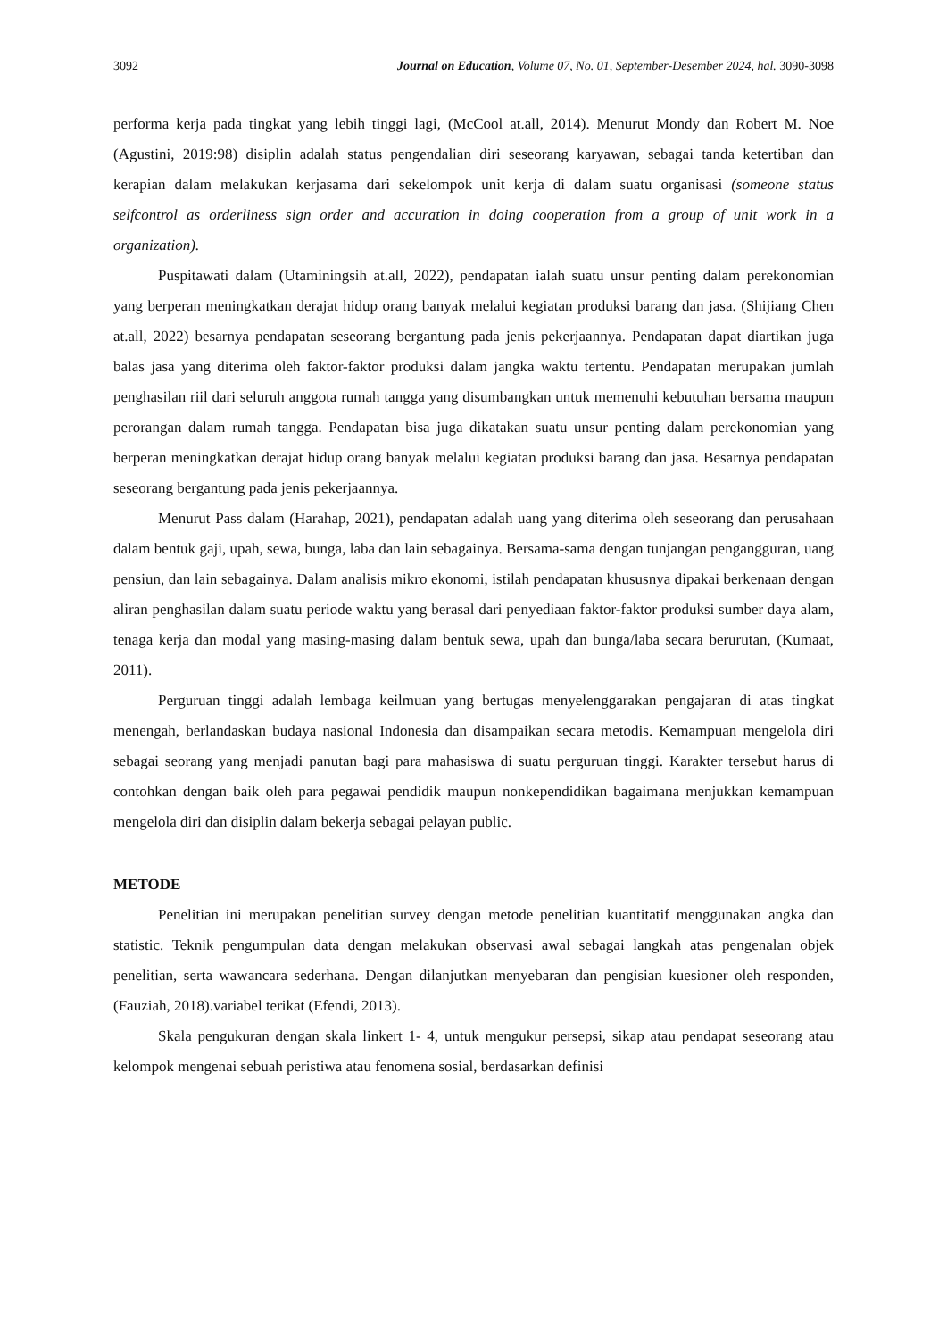3092 Journal on Education, Volume 07, No. 01, September-Desember 2024, hal. 3090-3098
performa kerja pada tingkat yang lebih tinggi lagi, (McCool at.all, 2014). Menurut Mondy dan Robert M. Noe (Agustini, 2019:98) disiplin adalah status pengendalian diri seseorang karyawan, sebagai tanda ketertiban dan kerapian dalam melakukan kerjasama dari sekelompok unit kerja di dalam suatu organisasi (someone status selfcontrol as orderliness sign order and accuration in doing cooperation from a group of unit work in a organization).
Puspitawati dalam (Utaminingsih at.all, 2022), pendapatan ialah suatu unsur penting dalam perekonomian yang berperan meningkatkan derajat hidup orang banyak melalui kegiatan produksi barang dan jasa. (Shijiang Chen at.all, 2022) besarnya pendapatan seseorang bergantung pada jenis pekerjaannya. Pendapatan dapat diartikan juga balas jasa yang diterima oleh faktor-faktor produksi dalam jangka waktu tertentu. Pendapatan merupakan jumlah penghasilan riil dari seluruh anggota rumah tangga yang disumbangkan untuk memenuhi kebutuhan bersama maupun perorangan dalam rumah tangga. Pendapatan bisa juga dikatakan suatu unsur penting dalam perekonomian yang berperan meningkatkan derajat hidup orang banyak melalui kegiatan produksi barang dan jasa. Besarnya pendapatan seseorang bergantung pada jenis pekerjaannya.
Menurut Pass dalam (Harahap, 2021), pendapatan adalah uang yang diterima oleh seseorang dan perusahaan dalam bentuk gaji, upah, sewa, bunga, laba dan lain sebagainya. Bersama-sama dengan tunjangan pengangguran, uang pensiun, dan lain sebagainya. Dalam analisis mikro ekonomi, istilah pendapatan khususnya dipakai berkenaan dengan aliran penghasilan dalam suatu periode waktu yang berasal dari penyediaan faktor-faktor produksi sumber daya alam, tenaga kerja dan modal yang masing-masing dalam bentuk sewa, upah dan bunga/laba secara berurutan, (Kumaat, 2011).
Perguruan tinggi adalah lembaga keilmuan yang bertugas menyelenggarakan pengajaran di atas tingkat menengah, berlandaskan budaya nasional Indonesia dan disampaikan secara metodis. Kemampuan mengelola diri sebagai seorang yang menjadi panutan bagi para mahasiswa di suatu perguruan tinggi. Karakter tersebut harus di contohkan dengan baik oleh para pegawai pendidik maupun nonkependidikan bagaimana menjukkan kemampuan mengelola diri dan disiplin dalam bekerja sebagai pelayan public.
METODE
Penelitian ini merupakan penelitian survey dengan metode penelitian kuantitatif menggunakan angka dan statistic. Teknik pengumpulan data dengan melakukan observasi awal sebagai langkah atas pengenalan objek penelitian, serta wawancara sederhana. Dengan dilanjutkan menyebaran dan pengisian kuesioner oleh responden, (Fauziah, 2018).variabel terikat (Efendi, 2013).
Skala pengukuran dengan skala linkert 1- 4, untuk mengukur persepsi, sikap atau pendapat seseorang atau kelompok mengenai sebuah peristiwa atau fenomena sosial, berdasarkan definisi